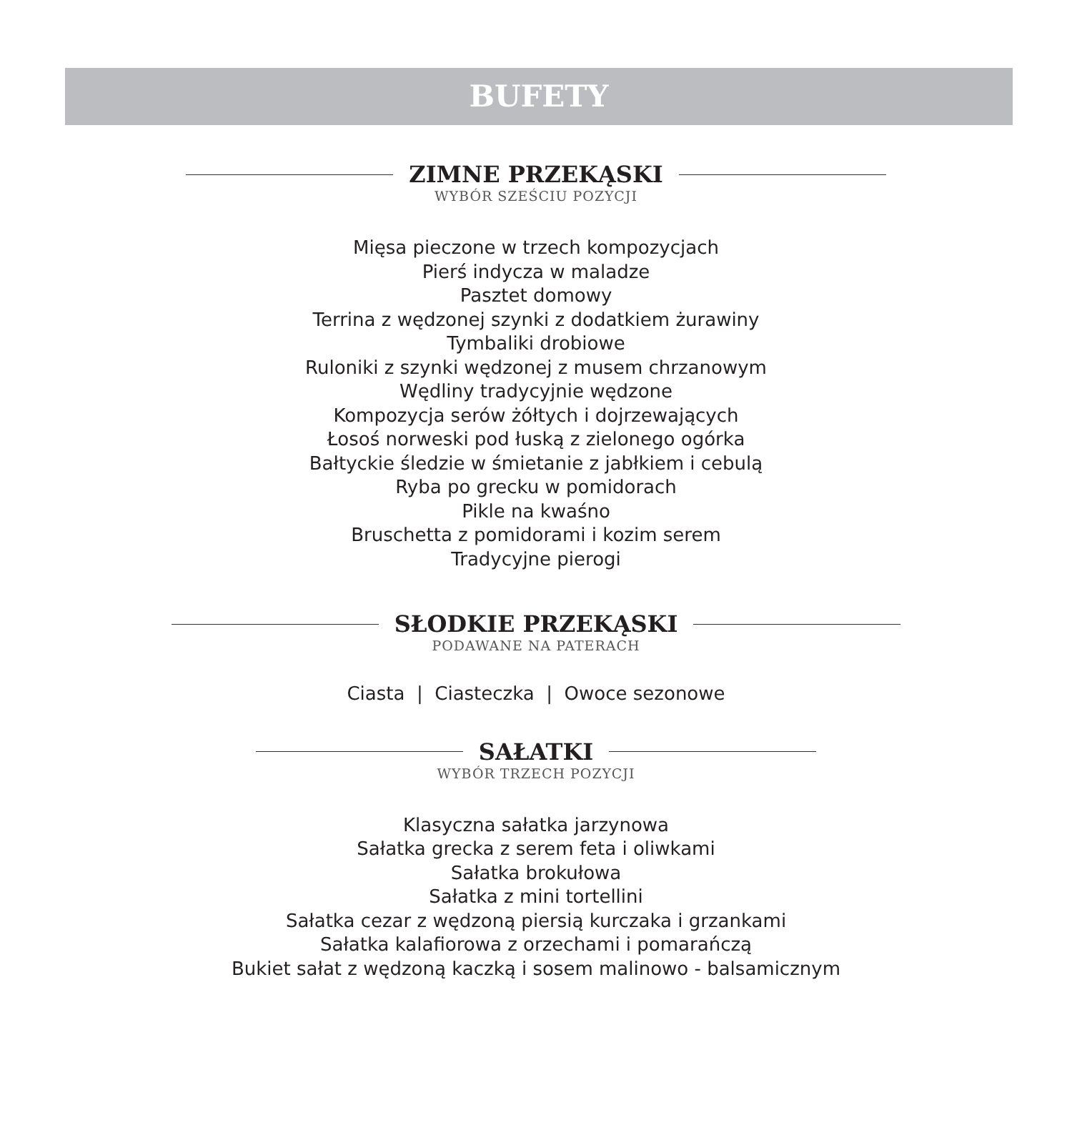BUFETY
ZIMNE PRZEKĄSKI
WYBÓR SZEŚCIU POZYCJI
Mięsa pieczone w trzech kompozycjach
Pierś indycza w maladze
Pasztet domowy
Terrina z wędzonej szynki z dodatkiem żurawiny
Tymbaliki drobiowe
Ruloniki z szynki wędzonej z musem chrzanowym
Wędliny tradycyjnie wędzone
Kompozycja serów żółtych i dojrzewających
Łosoś norweski pod łuską z zielonego ogórka
Bałtyckie śledzie w śmietanie z jabłkiem i cebulą
Ryba po grecku w pomidorach
Pikle na kwaśno
Bruschetta z pomidorami i kozim serem
Tradycyjne pierogi
SŁODKIE PRZEKĄSKI
PODAWANE NA PATERACH
Ciasta | Ciasteczka | Owoce sezonowe
SAŁATKI
WYBÓR TRZECH POZYCJI
Klasyczna sałatka jarzynowa
Sałatka grecka z serem feta i oliwkami
Sałatka brokułowa
Sałatka z mini tortellini
Sałatka cezar z wędzoną piersią kurczaka i grzankami
Sałatka kalafiorowa z orzechami i pomarańczą
Bukiet sałat z wędzoną kaczką i sosem malinowo - balsamicznym